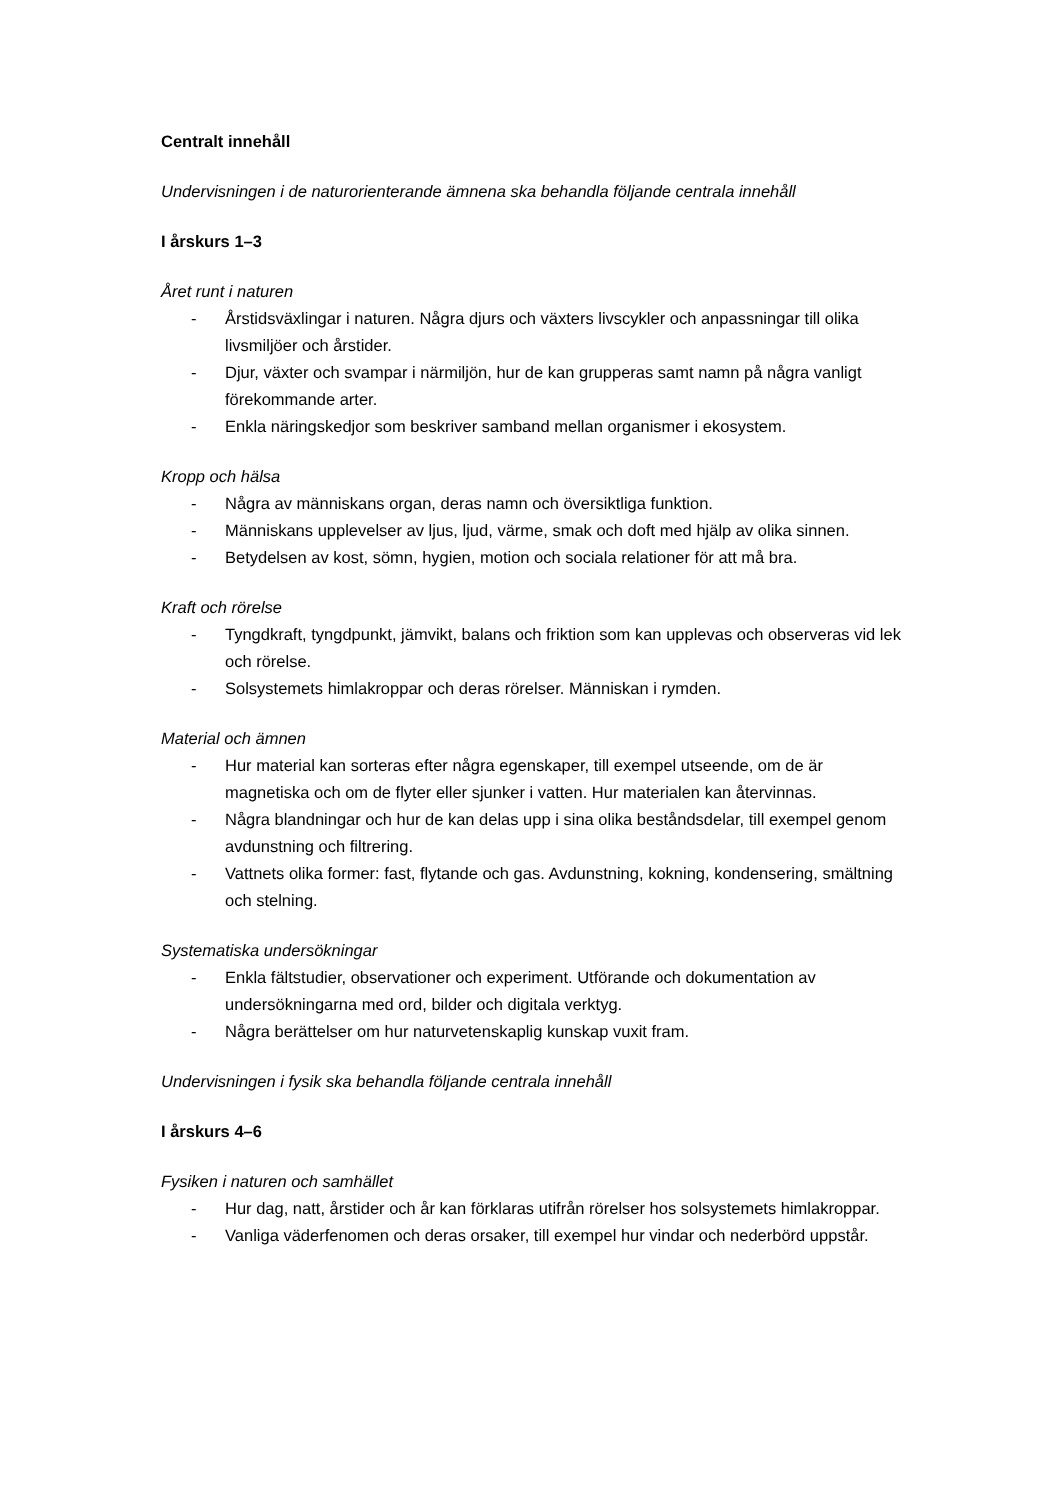Centralt innehåll
Undervisningen i de naturorienterande ämnena ska behandla följande centrala innehåll
I årskurs 1–3
Året runt i naturen
- Årstidsväxlingar i naturen. Några djurs och växters livscykler och anpassningar till olika livsmiljöer och årstider.
- Djur, växter och svampar i närmiljön, hur de kan grupperas samt namn på några vanligt förekommande arter.
- Enkla näringskedjor som beskriver samband mellan organismer i ekosystem.
Kropp och hälsa
- Några av människans organ, deras namn och översiktliga funktion.
- Människans upplevelser av ljus, ljud, värme, smak och doft med hjälp av olika sinnen.
- Betydelsen av kost, sömn, hygien, motion och sociala relationer för att må bra.
Kraft och rörelse
- Tyngdkraft, tyngdpunkt, jämvikt, balans och friktion som kan upplevas och observeras vid lek och rörelse.
- Solsystemets himlakroppar och deras rörelser. Människan i rymden.
Material och ämnen
- Hur material kan sorteras efter några egenskaper, till exempel utseende, om de är magnetiska och om de flyter eller sjunker i vatten. Hur materialen kan återvinnas.
- Några blandningar och hur de kan delas upp i sina olika beståndsdelar, till exempel genom avdunstning och filtrering.
- Vattnets olika former: fast, flytande och gas. Avdunstning, kokning, kondensering, smältning och stelning.
Systematiska undersökningar
- Enkla fältstudier, observationer och experiment. Utförande och dokumentation av undersökningarna med ord, bilder och digitala verktyg.
- Några berättelser om hur naturvetenskaplig kunskap vuxit fram.
Undervisningen i fysik ska behandla följande centrala innehåll
I årskurs 4–6
Fysiken i naturen och samhället
- Hur dag, natt, årstider och år kan förklaras utifrån rörelser hos solsystemets himlakroppar.
- Vanliga väderfenomen och deras orsaker, till exempel hur vindar och nederbörd uppstår.